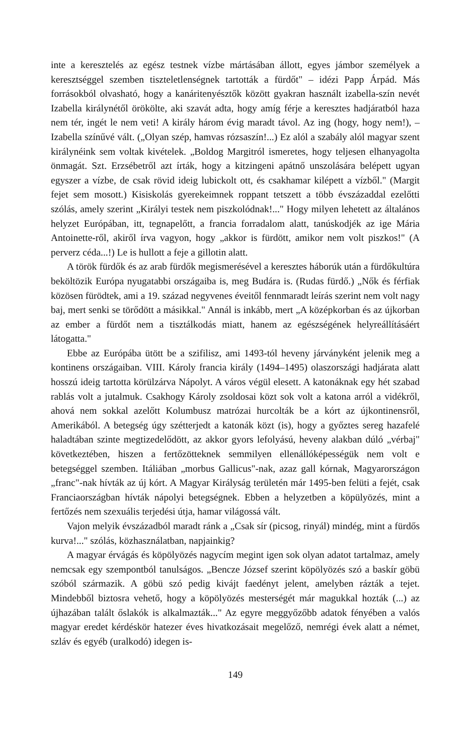inte a keresztelés az egész testnek vízbe mártásában állott, egyes jámbor személyek a keresztséggel szemben tiszteletlenségnek tartották a fürdőt" – idézi Papp Árpád. Más forrásokból olvasható, hogy a kanáritenyésztők között gyakran használt izabella-szín nevét Izabella királynétől örökölte, aki szavát adta, hogy amíg férje a keresztes hadjáratból haza nem tér, ingét le nem veti! A király három évig maradt távol. Az ing (hogy, hogy nem!), – Izabella színűvé vált. („Olyan szép, hamvas rózsaszín!...) Ez alól a szabály alól magyar szent királynéink sem voltak kivételek. „Boldog Margitról ismeretes, hogy teljesen elhanyagolta önmagát. Szt. Erzsébetről azt írták, hogy a kitzingeni apátnő unszolására belépett ugyan egyszer a vízbe, de csak rövid ideig lubickolt ott, és csakhamar kilépett a vízből." (Margit fejet sem mosott.) Kisiskolás gyerekeimnek roppant tetszett a több évszázaddal ezelőtti szólás, amely szerint „Királyi testek nem piszkolódnak!..." Hogy milyen lehetett az általános helyzet Európában, itt, tegnapelőtt, a francia forradalom alatt, tanúskodjék az ige Mária Antoinette-ről, akiről írva vagyon, hogy „akkor is fürdött, amikor nem volt piszkos!" (A perverz céda...!) Le is hullott a feje a gillotin alatt.
A török fürdők és az arab fürdők megismerésével a keresztes háborúk után a fürdőkultúra beköltözik Európa nyugatabbi országaiba is, meg Budára is. (Rudas fürdő.) „Nők és férfiak közösen fürödtek, ami a 19. század negyvenes éveitől fennmaradt leírás szerint nem volt nagy baj, mert senki se törődött a másikkal." Annál is inkább, mert „A középkorban és az újkorban az ember a fürdőt nem a tisztálkodás miatt, hanem az egészségének helyreállításáért látogatta."
Ebbe az Európába ütött be a szifilisz, ami 1493-tól heveny járványként jelenik meg a kontinens országaiban. VIII. Károly francia király (1494–1495) olaszországi hadjárata alatt hosszú ideig tartotta körülzárva Nápolyt. A város végül elesett. A katonáknak egy hét szabad rablás volt a jutalmuk. Csakhogy Károly zsoldosai közt sok volt a katona arról a vidékről, ahová nem sokkal azelőtt Kolumbusz matrózai hurcolták be a kórt az újkontinensről, Amerikából. A betegség úgy szétterjedt a katonák közt (is), hogy a győztes sereg hazafelé haladtában szinte megtizedelődött, az akkor gyors lefolyású, heveny alakban dúló „vérbaj" következtében, hiszen a fertőzötteknek semmilyen ellenállóképességük nem volt e betegséggel szemben. Itáliában „morbus Gallicus"-nak, azaz gall kórnak, Magyarországon „franc"-nak hívták az új kórt. A Magyar Királyság területén már 1495-ben felüti a fejét, csak Franciaországban hívták nápolyi betegségnek. Ebben a helyzetben a köpülyözés, mint a fertőzés nem szexuális terjedési útja, hamar világossá vált.
Vajon melyik évszázadból maradt ránk a „Csak sír (picsog, rinyál) mindég, mint a fürdős kurva!..." szólás, közhasználatban, napjainkig?
A magyar érvágás és köpölyözés nagycím megint igen sok olyan adatot tartalmaz, amely nemcsak egy szempontból tanulságos. „Bencze József szerint köpölyözés szó a baskír göbü szóból származik. A göbü szó pedig kivájt faedényt jelent, amelyben rázták a tejet. Mindebből biztosra vehető, hogy a köpölyözés mesterségét már magukkal hozták (...) az újhazában talált őslakók is alkalmazták..." Az egyre meggyőzőbb adatok fényében a valós magyar eredet kérdéskör hatezer éves hivatkozásait megelőző, nemrégi évek alatt a német, szláv és egyéb (uralkodó) idegen is-
149